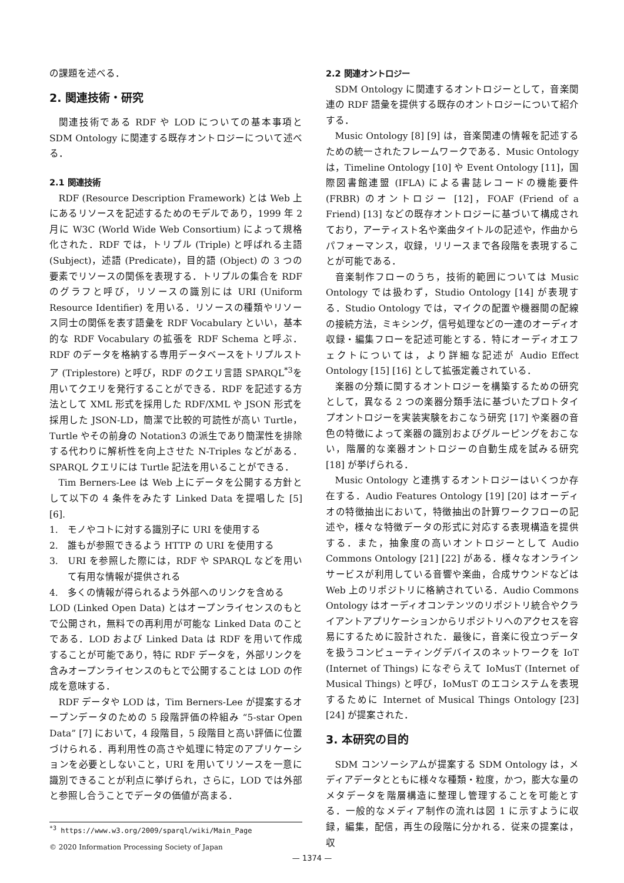の課題を述べる．
2. 関連技術・研究
関連技術である RDF や LOD についての基本事項と SDM Ontology に関連する既存オントロジーについて述べる．
2.1 関連技術
RDF (Resource Description Framework) とは Web 上にあるリソースを記述するためのモデルであり，1999 年 2 月に W3C (World Wide Web Consortium) によって規格化された．RDF では，トリプル (Triple) と呼ばれる主語 (Subject)，述語 (Predicate)，目的語 (Object) の 3 つの要素でリソースの関係を表現する．トリプルの集合を RDF のグラフと呼び，リソースの識別には URI (Uniform Resource Identifier) を用いる．リソースの種類やリソース同士の関係を表す語彙を RDF Vocabulary といい，基本的な RDF Vocabulary の拡張を RDF Schema と呼ぶ．RDF のデータを格納する専用データベースをトリプルストア (Triplestore) と呼び，RDF のクエリ言語 SPARQL<sup>*3</sup>を用いてクエリを発行することができる．RDF を記述する方法として XML 形式を採用した RDF/XML や JSON 形式を採用した JSON-LD，簡潔で比較的可読性が高い Turtle，Turtle やその前身の Notation3 の派生であり簡潔性を排除する代わりに解析性を向上させた N-Triples などがある．SPARQL クエリには Turtle 記法を用いることができる．
Tim Berners-Lee は Web 上にデータを公開する方針として以下の 4 条件をみたす Linked Data を提唱した [5] [6].
1.　モノやコトに対する識別子に URI を使用する
2.　誰もが参照できるよう HTTP の URI を使用する
3.　URI を参照した際には，RDF や SPARQL などを用いて有用な情報が提供される
4.　多くの情報が得られるよう外部へのリンクを含める
LOD (Linked Open Data) とはオープンライセンスのもとで公開され，無料での再利用が可能な Linked Data のことである．LOD および Linked Data は RDF を用いて作成することが可能であり，特に RDF データを，外部リンクを含みオープンライセンスのもとで公開することは LOD の作成を意味する．
RDF データや LOD は，Tim Berners-Lee が提案するオープンデータのための 5 段階評価の枠組み “5-star Open Data” [7] において，4 段階目，5 段階目と高い評価に位置づけられる．再利用性の高さや処理に特定のアプリケーションを必要としないこと，URI を用いてリソースを一意に識別できることが利点に挙げられ，さらに，LOD では外部と参照し合うことでデータの価値が高まる．
<sup>*3</sup> https://www.w3.org/2009/sparql/wiki/Main_Page
2.2 関連オントロジー
SDM Ontology に関連するオントロジーとして，音楽関連の RDF 語彙を提供する既存のオントロジーについて紹介する．
Music Ontology [8] [9] は，音楽関連の情報を記述するための統一されたフレームワークである．Music Ontology は，Timeline Ontology [10] や Event Ontology [11]，国際図書館連盟 (IFLA) による書誌レコードの機能要件 (FRBR) のオントロジー [12]，FOAF (Friend of a Friend) [13] などの既存オントロジーに基づいて構成されており，アーティスト名や楽曲タイトルの記述や，作曲からパフォーマンス，収録，リリースまで各段階を表現することが可能である．
音楽制作フローのうち，技術的範囲については Music Ontology では扱わず，Studio Ontology [14] が表現する．Studio Ontology では，マイクの配置や機器間の配線の接続方法，ミキシング，信号処理などの一連のオーディオ収録・編集フローを記述可能とする．特にオーディオエフェクトについては，より詳細な記述が Audio Effect Ontology [15] [16] として拡張定義されている．
楽器の分類に関するオントロジーを構築するための研究として，異なる 2 つの楽器分類手法に基づいたプロトタイプオントロジーを実装実験をおこなう研究 [17] や楽器の音色の特徴によって楽器の識別およびグルーピングをおこない，階層的な楽器オントロジーの自動生成を試みる研究 [18] が挙げられる．
Music Ontology と連携するオントロジーはいくつか存在する．Audio Features Ontology [19] [20] はオーディオの特徴抽出において，特徴抽出の計算ワークフローの記述や，様々な特徴データの形式に対応する表現構造を提供する．また，抽象度の高いオントロジーとして Audio Commons Ontology [21] [22] がある．様々なオンラインサービスが利用している音響や楽曲，合成サウンドなどは Web 上のリポジトリに格納されている．Audio Commons Ontology はオーディオコンテンツのリポジトリ統合やクライアントアプリケーションからリポジトリへのアクセスを容易にするために設計された．最後に，音楽に役立つデータを扱うコンピューティングデバイスのネットワークを IoT (Internet of Things) になぞらえて IoMusT (Internet of Musical Things) と呼び，IoMusT のエコシステムを表現するために Internet of Musical Things Ontology [23] [24] が提案された．
3. 本研究の目的
SDM コンソーシアムが提案する SDM Ontology は，メディアデータとともに様々な種類・粒度，かつ，膨大な量のメタデータを階層構造に整理し管理することを可能とする．一般的なメディア制作の流れは図 1 に示すように収録，編集，配信，再生の段階に分かれる．従来の提案は，収
© 2020 Information Processing Society of Japan
— 1374 —